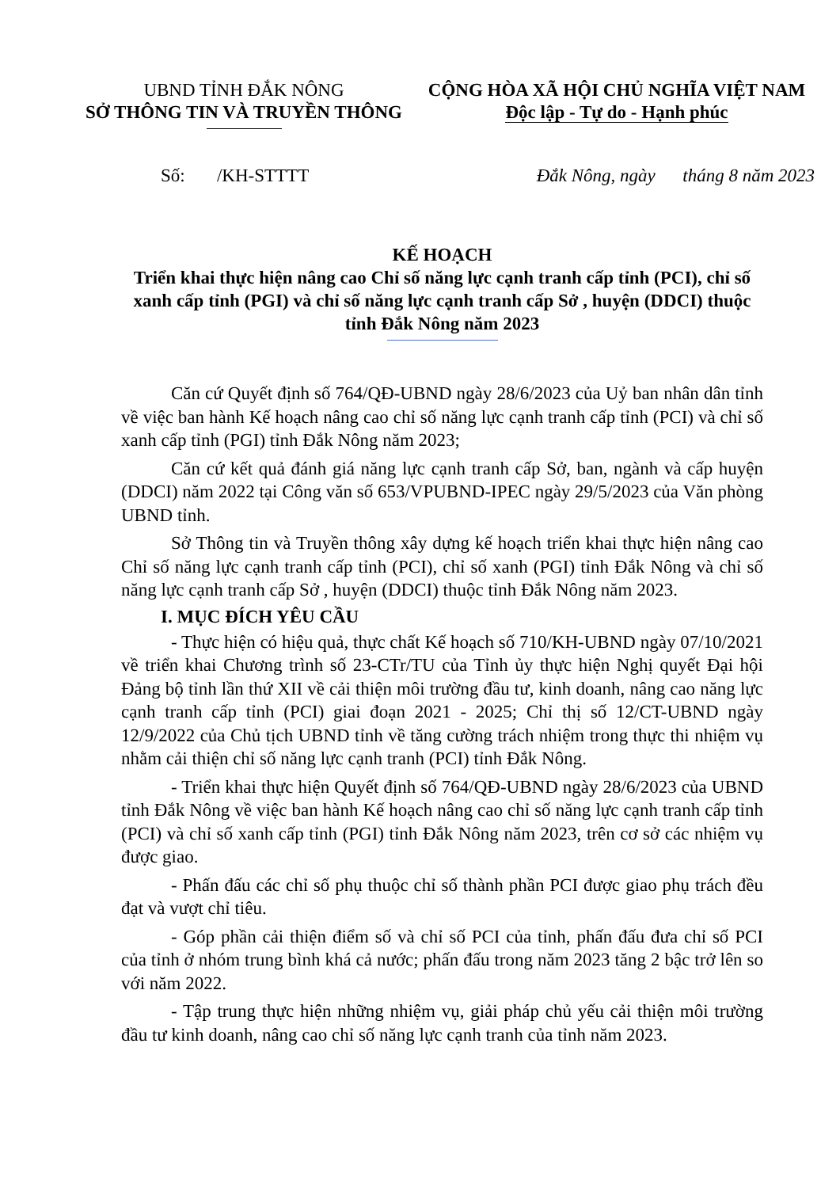UBND TỈNH ĐẮK NÔNG
SỞ THÔNG TIN VÀ TRUYỀN THÔNG
CỘNG HÒA XÃ HỘI CHỦ NGHĨA VIỆT NAM
Độc lập - Tự do - Hạnh phúc
Số: /KH-STTTT Đắk Nông, ngày tháng 8 năm 2023
KẾ HOẠCH
Triển khai thực hiện nâng cao Chỉ số năng lực cạnh tranh cấp tỉnh (PCI), chỉ số xanh cấp tỉnh (PGI) và chỉ số năng lực cạnh tranh cấp Sở , huyện (DDCI) thuộc tỉnh Đắk Nông năm 2023
Căn cứ Quyết định số 764/QĐ-UBND ngày 28/6/2023 của Uỷ ban nhân dân tỉnh về việc ban hành Kế hoạch nâng cao chỉ số năng lực cạnh tranh cấp tỉnh (PCI) và chỉ số xanh cấp tỉnh (PGI) tỉnh Đắk Nông năm 2023;
Căn cứ kết quả đánh giá năng lực cạnh tranh cấp Sở, ban, ngành và cấp huyện (DDCI) năm 2022 tại Công văn số 653/VPUBND-IPEC ngày 29/5/2023 của Văn phòng UBND tỉnh.
Sở Thông tin và Truyền thông xây dựng kế hoạch triển khai thực hiện nâng cao Chỉ số năng lực cạnh tranh cấp tỉnh (PCI), chỉ số xanh (PGI) tỉnh Đắk Nông và chỉ số năng lực cạnh tranh cấp Sở , huyện (DDCI) thuộc tỉnh Đắk Nông năm 2023.
I. MỤC ĐÍCH YÊU CẦU
- Thực hiện có hiệu quả, thực chất Kế hoạch số 710/KH-UBND ngày 07/10/2021 về triển khai Chương trình số 23-CTr/TU của Tỉnh ủy thực hiện Nghị quyết Đại hội Đảng bộ tỉnh lần thứ XII về cải thiện môi trường đầu tư, kinh doanh, nâng cao năng lực cạnh tranh cấp tỉnh (PCI) giai đoạn 2021 - 2025; Chỉ thị số 12/CT-UBND ngày 12/9/2022 của Chủ tịch UBND tỉnh về tăng cường trách nhiệm trong thực thi nhiệm vụ nhằm cải thiện chỉ số năng lực cạnh tranh (PCI) tỉnh Đắk Nông.
- Triển khai thực hiện Quyết định số 764/QĐ-UBND ngày 28/6/2023 của UBND tỉnh Đắk Nông về việc ban hành Kế hoạch nâng cao chỉ số năng lực cạnh tranh cấp tỉnh (PCI) và chỉ số xanh cấp tỉnh (PGI) tỉnh Đắk Nông năm 2023, trên cơ sở các nhiệm vụ được giao.
- Phấn đấu các chỉ số phụ thuộc chỉ số thành phần PCI được giao phụ trách đều đạt và vượt chỉ tiêu.
- Góp phần cải thiện điểm số và chỉ số PCI của tỉnh, phấn đấu đưa chỉ số PCI của tỉnh ở nhóm trung bình khá cả nước; phấn đấu trong năm 2023 tăng 2 bậc trở lên so với năm 2022.
- Tập trung thực hiện những nhiệm vụ, giải pháp chủ yếu cải thiện môi trường đầu tư kinh doanh, nâng cao chỉ số năng lực cạnh tranh của tỉnh năm 2023.